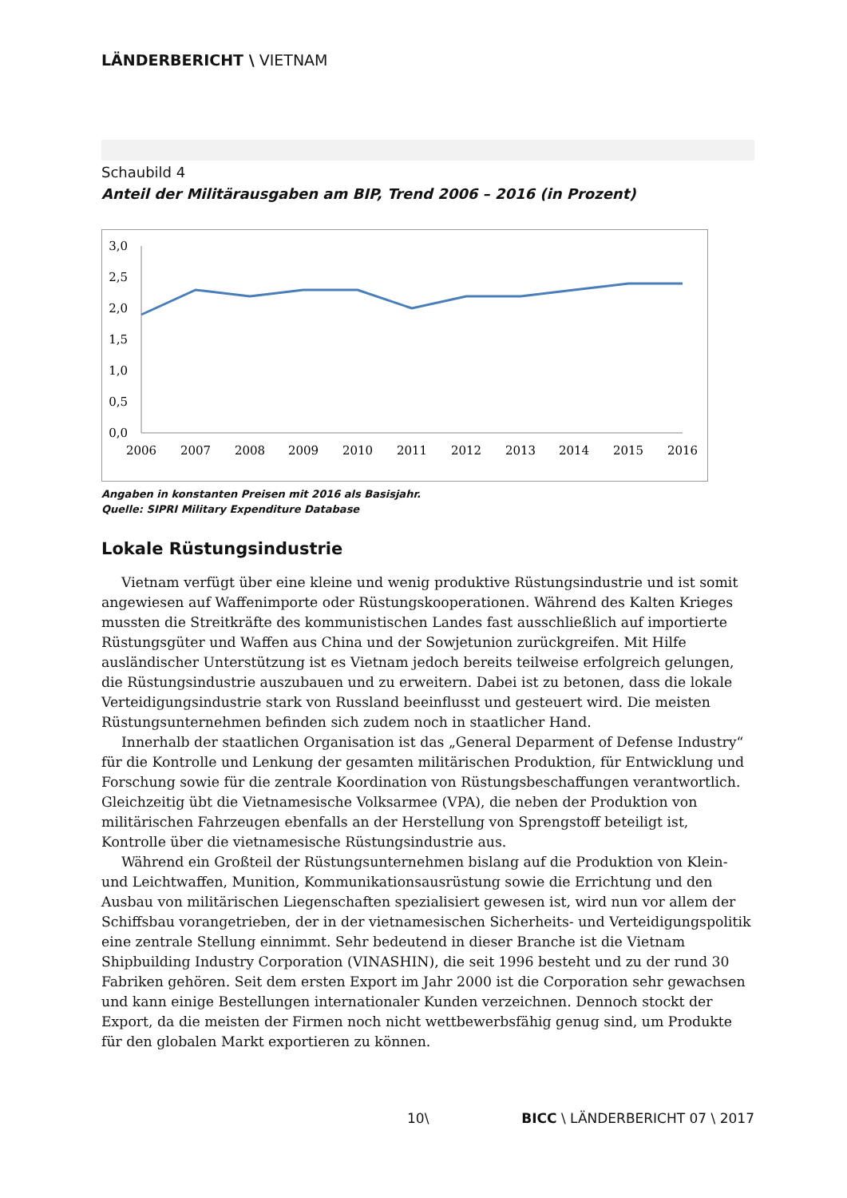LÄNDERBERICHT \ VIETNAM
Schaubild 4
Anteil der Militärausgaben am BIP, Trend 2006 – 2016 (in Prozent)
3,0
2,5
2,0
1,5
1,0
0,5
0,0
2006
2007
2008
2009
2010
2011
2012
2013
2014
2015
2016
Angaben in konstanten Preisen mit 2016 als Basisjahr.
Quelle: SIPRI Military Expenditure Database
Lokale Rüstungsindustrie
Vietnam verfügt über eine kleine und wenig produktive Rüstungsindustrie und ist somit angewiesen auf Waffenimporte oder Rüstungskooperationen. Während des Kalten Krieges mussten die Streitkräfte des kommunistischen Landes fast ausschließlich auf importierte Rüstungsgüter und Waffen aus China und der Sowjetunion zurückgreifen. Mit Hilfe ausländischer Unterstützung ist es Vietnam jedoch bereits teilweise erfolgreich gelungen, die Rüstungsindustrie auszubauen und zu erweitern. Dabei ist zu betonen, dass die lokale Verteidigungsindustrie stark von Russland beeinflusst und gesteuert wird. Die meisten Rüstungsunternehmen befinden sich zudem noch in staatlicher Hand.
Innerhalb der staatlichen Organisation ist das „General Deparment of Defense Industry“ für die Kontrolle und Lenkung der gesamten militärischen Produktion, für Entwicklung und Forschung sowie für die zentrale Koordination von Rüstungsbeschaffungen verantwortlich. Gleichzeitig übt die Vietnamesische Volksarmee (VPA), die neben der Produktion von militärischen Fahrzeugen ebenfalls an der Herstellung von Sprengstoff beteiligt ist, Kontrolle über die vietnamesische Rüstungsindustrie aus.
Während ein Großteil der Rüstungsunternehmen bislang auf die Produktion von Klein- und Leichtwaffen, Munition, Kommunikationsausrüstung sowie die Errichtung und den Ausbau von militärischen Liegenschaften spezialisiert gewesen ist, wird nun vor allem der Schiffsbau vorangetrieben, der in der vietnamesischen Sicherheits- und Verteidigungspolitik eine zentrale Stellung einnimmt. Sehr bedeutend in dieser Branche ist die Vietnam Shipbuilding Industry Corporation (VINASHIN), die seit 1996 besteht und zu der rund 30 Fabriken gehören. Seit dem ersten Export im Jahr 2000 ist die Corporation sehr gewachsen und kann einige Bestellungen internationaler Kunden verzeichnen. Dennoch stockt der Export, da die meisten der Firmen noch nicht wettbewerbsfähig genug sind, um Produkte für den globalen Markt exportieren zu können.
10\ BICC \ LÄNDERBERICHT 07 \ 2017